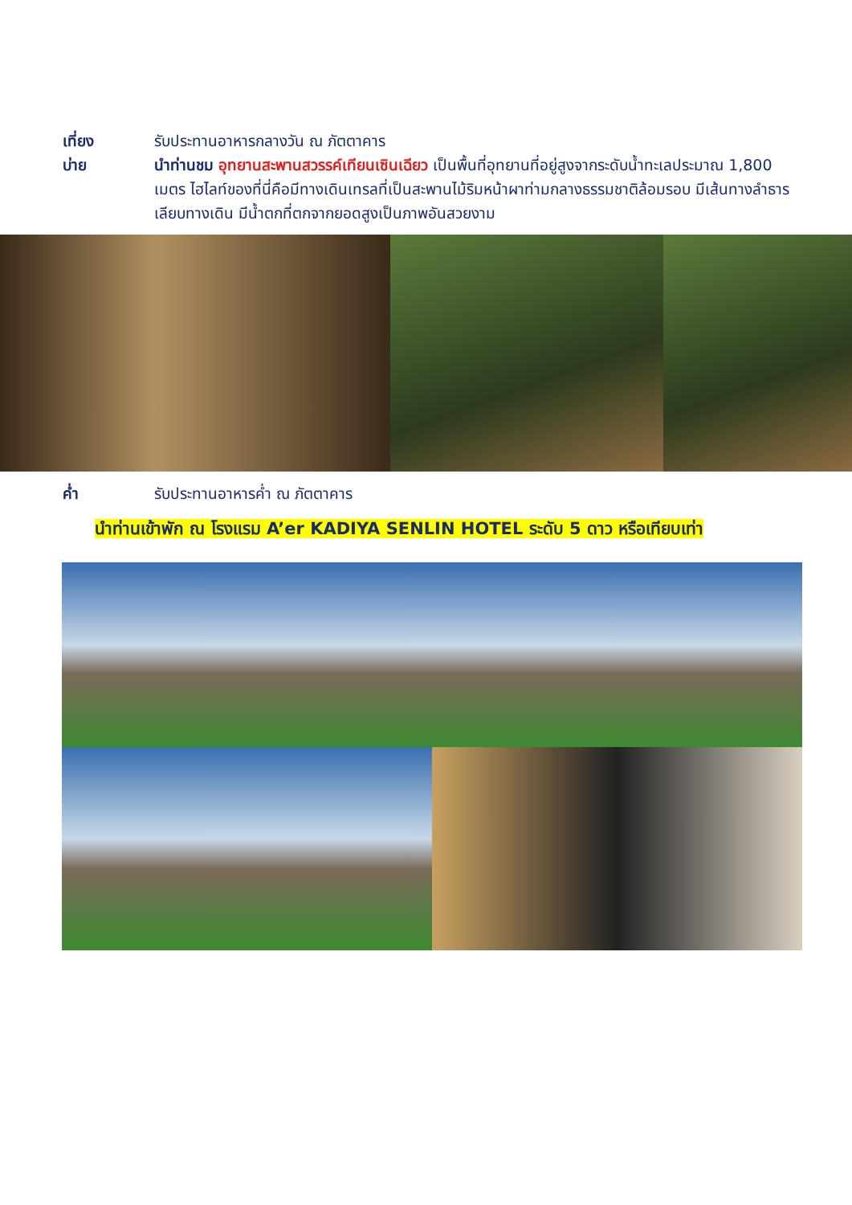เที่ยง รับประทานอาหารกลางวัน ณ ภัตตาคาร
บ่าย นำท่านชม อุทยานสะพานสวรรค์เทียนเซินเฉียว เป็นพื้นที่อุทยานที่อยู่สูงจากระดับน้ำทะเลประมาณ 1,800 เมตร ไฮไลท์ของที่นี่คือมีทางเดินเทรลที่เป็นสะพานไม้ริมหน้าผาท่ามกลางธรรมชาติล้อมรอบ มีเส้นทางลำธารเลียบทางเดิน มีน้ำตกที่ตกจากยอดสูงเป็นภาพอันสวยงาม
ค่ำ รับประทานอาหารค่ำ ณ ภัตตาคาร
นำท่านเข้าพัก ณ โรงแรม A’er KADIYA SENLIN HOTEL ระดับ 5 ดาว หรือเทียบเท่า